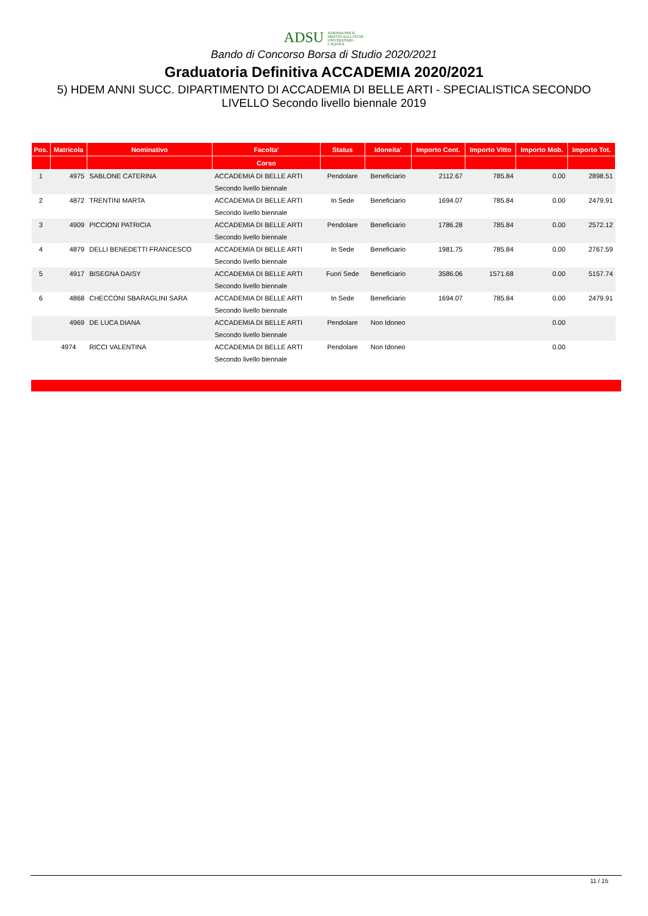ADSU AZIENDA PER IL DIRITTO AGLI STUDI UNIVERSITARI - L'AQUILA
Bando di Concorso Borsa di Studio 2020/2021
Graduatoria Definitiva ACCADEMIA 2020/2021
5) HDEM ANNI SUCC. DIPARTIMENTO DI ACCADEMIA DI BELLE ARTI - SPECIALISTICA SECONDO LIVELLO Secondo livello biennale 2019
| Pos. | Matricola | Nominativo | Facolta' | Status | Idoneita' | Importo Cont. | Importo Vitto | Importo Mob. | Importo Tot. |
| --- | --- | --- | --- | --- | --- | --- | --- | --- | --- |
| | | | Corso | | | | | | |
| 1 | 4975 | SABLONE CATERINA | ACCADEMIA DI BELLE ARTI | Pendolare | Beneficiario | 2112.67 | 785.84 | 0.00 | 2898.51 |
| | | | Secondo livello biennale | | | | | | |
| 2 | 4872 | TRENTINI MARTA | ACCADEMIA DI BELLE ARTI | In Sede | Beneficiario | 1694.07 | 785.84 | 0.00 | 2479.91 |
| | | | Secondo livello biennale | | | | | | |
| 3 | 4909 | PICCIONI PATRICIA | ACCADEMIA DI BELLE ARTI | Pendolare | Beneficiario | 1786.28 | 785.84 | 0.00 | 2572.12 |
| | | | Secondo livello biennale | | | | | | |
| 4 | 4879 | DELLI BENEDETTI FRANCESCO | ACCADEMIA DI BELLE ARTI | In Sede | Beneficiario | 1981.75 | 785.84 | 0.00 | 2767.59 |
| | | | Secondo livello biennale | | | | | | |
| 5 | 4917 | BISEGNA DAISY | ACCADEMIA DI BELLE ARTI | Fuori Sede | Beneficiario | 3586.06 | 1571.68 | 0.00 | 5157.74 |
| | | | Secondo livello biennale | | | | | | |
| 6 | 4868 | CHECCONI SBARAGLINI SARA | ACCADEMIA DI BELLE ARTI | In Sede | Beneficiario | 1694.07 | 785.84 | 0.00 | 2479.91 |
| | | | Secondo livello biennale | | | | | | |
| | 4969 | DE LUCA DIANA | ACCADEMIA DI BELLE ARTI | Pendolare | Non Idoneo | | | 0.00 | |
| | | | Secondo livello biennale | | | | | | |
| | 4974 | RICCI VALENTINA | ACCADEMIA DI BELLE ARTI | Pendolare | Non Idoneo | | | 0.00 | |
| | | | Secondo livello biennale | | | | | | |
11 / 15